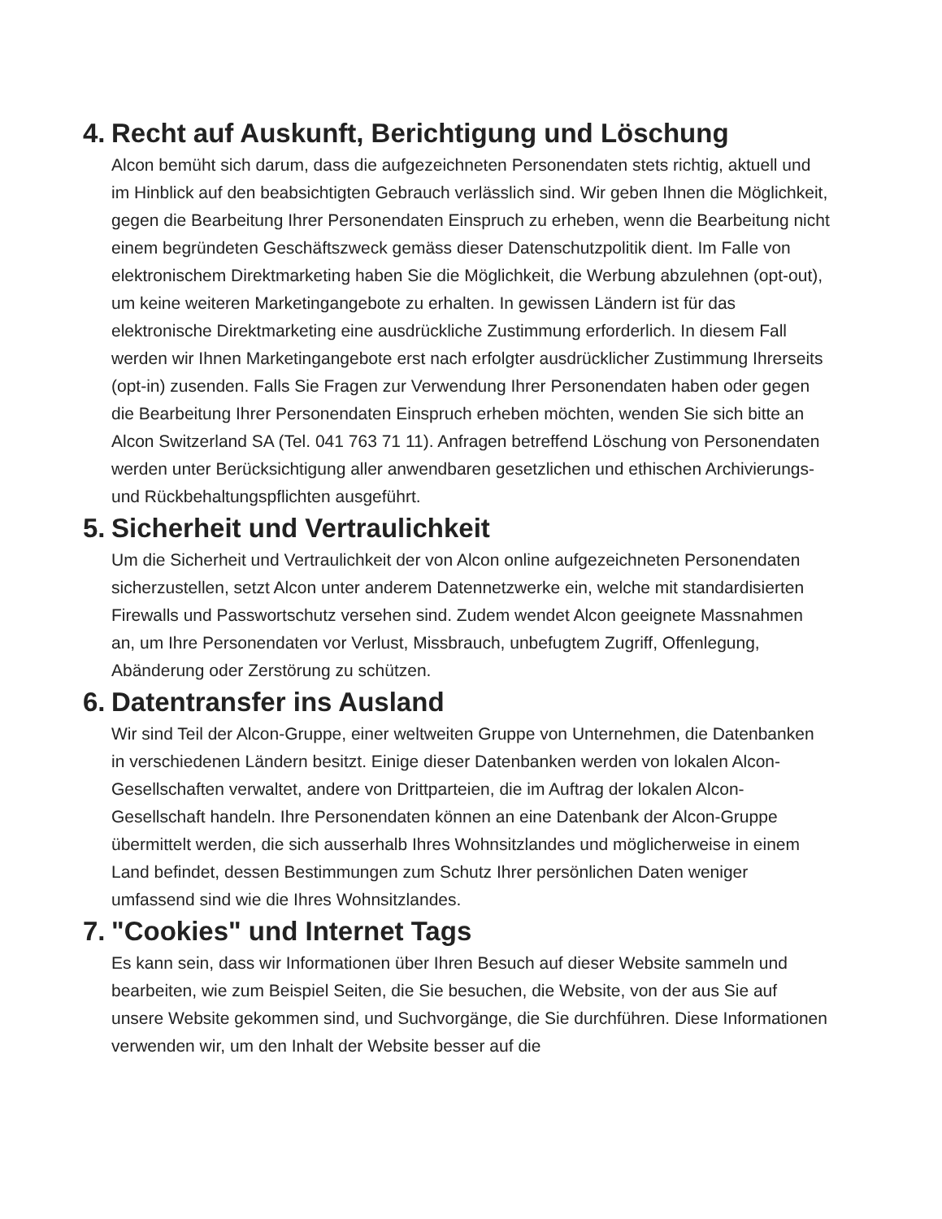4. Recht auf Auskunft, Berichtigung und Löschung
Alcon bemüht sich darum, dass die aufgezeichneten Personendaten stets richtig, aktuell und im Hinblick auf den beabsichtigten Gebrauch verlässlich sind. Wir geben Ihnen die Möglichkeit, gegen die Bearbeitung Ihrer Personendaten Einspruch zu erheben, wenn die Bearbeitung nicht einem begründeten Geschäftszweck gemäss dieser Datenschutzpolitik dient. Im Falle von elektronischem Direktmarketing haben Sie die Möglichkeit, die Werbung abzulehnen (opt-out), um keine weiteren Marketingangebote zu erhalten. In gewissen Ländern ist für das elektronische Direktmarketing eine ausdrückliche Zustimmung erforderlich. In diesem Fall werden wir Ihnen Marketingangebote erst nach erfolgter ausdrücklicher Zustimmung Ihrerseits (opt-in) zusenden. Falls Sie Fragen zur Verwendung Ihrer Personendaten haben oder gegen die Bearbeitung Ihrer Personendaten Einspruch erheben möchten, wenden Sie sich bitte an Alcon Switzerland SA (Tel. 041 763 71 11). Anfragen betreffend Löschung von Personendaten werden unter Berücksichtigung aller anwendbaren gesetzlichen und ethischen Archivierungs- und Rückbehaltungspflichten ausgeführt.
5. Sicherheit und Vertraulichkeit
Um die Sicherheit und Vertraulichkeit der von Alcon online aufgezeichneten Personendaten sicherzustellen, setzt Alcon unter anderem Datennetzwerke ein, welche mit standardisierten Firewalls und Passwortschutz versehen sind. Zudem wendet Alcon geeignete Massnahmen an, um Ihre Personendaten vor Verlust, Missbrauch, unbefugtem Zugriff, Offenlegung, Abänderung oder Zerstörung zu schützen.
6. Datentransfer ins Ausland
Wir sind Teil der Alcon-Gruppe, einer weltweiten Gruppe von Unternehmen, die Datenbanken in verschiedenen Ländern besitzt. Einige dieser Datenbanken werden von lokalen Alcon-Gesellschaften verwaltet, andere von Drittparteien, die im Auftrag der lokalen Alcon-Gesellschaft handeln. Ihre Personendaten können an eine Datenbank der Alcon-Gruppe übermittelt werden, die sich ausserhalb Ihres Wohnsitzlandes und möglicherweise in einem Land befindet, dessen Bestimmungen zum Schutz Ihrer persönlichen Daten weniger umfassend sind wie die Ihres Wohnsitzlandes.
7. "Cookies" und Internet Tags
Es kann sein, dass wir Informationen über Ihren Besuch auf dieser Website sammeln und bearbeiten, wie zum Beispiel Seiten, die Sie besuchen, die Website, von der aus Sie auf unsere Website gekommen sind, und Suchvorgänge, die Sie durchführen. Diese Informationen verwenden wir, um den Inhalt der Website besser auf die